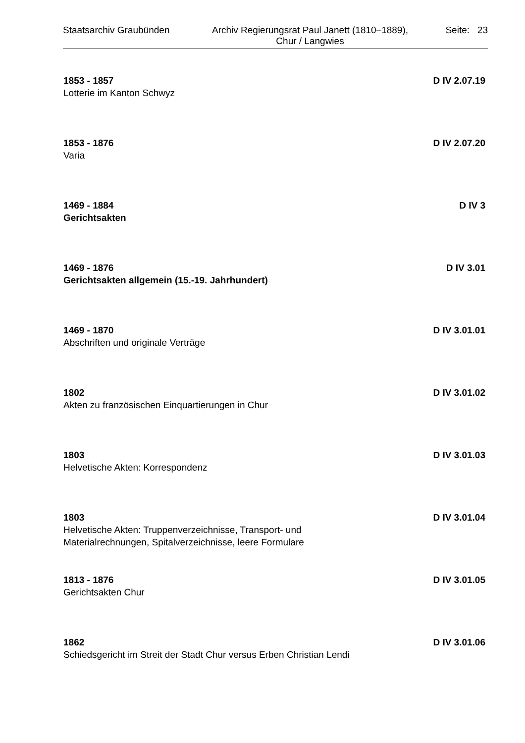Staatsarchiv Graubünden
Archiv Regierungsrat Paul Janett (1810–1889),
Chur / Langwies
Seite: 23
1853 - 1857 D IV 2.07.19
Lotterie im Kanton Schwyz
1853 - 1876 D IV 2.07.20
Varia
1469 - 1884 D IV 3
Gerichtsakten
1469 - 1876 D IV 3.01
Gerichtsakten allgemein (15.-19. Jahrhundert)
1469 - 1870 D IV 3.01.01
Abschriften und originale Verträge
1802 D IV 3.01.02
Akten zu französischen Einquartierungen in Chur
1803 D IV 3.01.03
Helvetische Akten: Korrespondenz
1803 D IV 3.01.04
Helvetische Akten: Truppenverzeichnisse, Transport- und
Materialrechnungen, Spitalverzeichnisse, leere Formulare
1813 - 1876 D IV 3.01.05
Gerichtsakten Chur
1862 D IV 3.01.06
Schiedsgericht im Streit der Stadt Chur versus Erben Christian Lendi